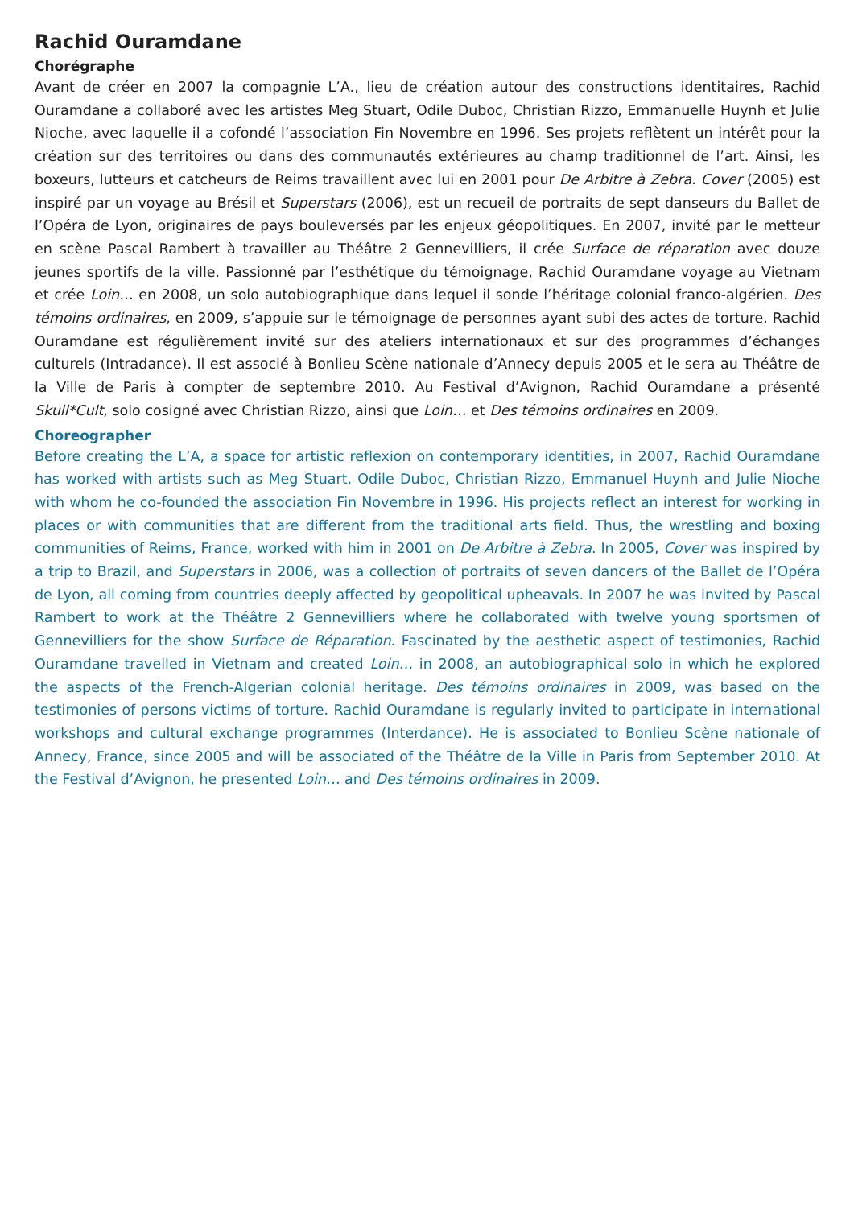Rachid Ouramdane
Chorégraphe
Avant de créer en 2007 la compagnie L’A., lieu de création autour des constructions identitaires, Rachid Ouramdane a collaboré avec les artistes Meg Stuart, Odile Duboc, Christian Rizzo, Emmanuelle Huynh et Julie Nioche, avec laquelle il a cofondé l’association Fin Novembre en 1996. Ses projets reflètent un intérêt pour la création sur des territoires ou dans des communautés extérieures au champ traditionnel de l’art. Ainsi, les boxeurs, lutteurs et catcheurs de Reims travaillent avec lui en 2001 pour De Arbitre à Zebra. Cover (2005) est inspiré par un voyage au Brésil et Superstars (2006), est un recueil de portraits de sept danseurs du Ballet de l’Opéra de Lyon, originaires de pays bouleversés par les enjeux géopolitiques. En 2007, invité par le metteur en scène Pascal Rambert à travailler au Théâtre 2 Gennevilliers, il crée Surface de réparation avec douze jeunes sportifs de la ville. Passionné par l’esthétique du témoignage, Rachid Ouramdane voyage au Vietnam et crée Loin… en 2008, un solo autobiographique dans lequel il sonde l’héritage colonial franco-algérien. Des témoins ordinaires, en 2009, s’appuie sur le témoignage de personnes ayant subi des actes de torture. Rachid Ouramdane est régulièrement invité sur des ateliers internationaux et sur des programmes d’échanges culturels (Intradance). Il est associé à Bonlieu Scène nationale d’Annecy depuis 2005 et le sera au Théâtre de la Ville de Paris à compter de septembre 2010. Au Festival d’Avignon, Rachid Ouramdane a présenté Skull*Cult, solo cosigné avec Christian Rizzo, ainsi que Loin… et Des témoins ordinaires en 2009.
Choreographer
Before creating the L’A, a space for artistic reflexion on contemporary identities, in 2007, Rachid Ouramdane has worked with artists such as Meg Stuart, Odile Duboc, Christian Rizzo, Emmanuel Huynh and Julie Nioche with whom he co-founded the association Fin Novembre in 1996. His projects reflect an interest for working in places or with communities that are different from the traditional arts field. Thus, the wrestling and boxing communities of Reims, France, worked with him in 2001 on De Arbitre à Zebra. In 2005, Cover was inspired by a trip to Brazil, and Superstars in 2006, was a collection of portraits of seven dancers of the Ballet de l’Opéra de Lyon, all coming from countries deeply affected by geopolitical upheavals. In 2007 he was invited by Pascal Rambert to work at the Théâtre 2 Gennevilliers where he collaborated with twelve young sportsmen of Gennevilliers for the show Surface de Réparation. Fascinated by the aesthetic aspect of testimonies, Rachid Ouramdane travelled in Vietnam and created Loin… in 2008, an autobiographical solo in which he explored the aspects of the French-Algerian colonial heritage. Des témoins ordinaires in 2009, was based on the testimonies of persons victims of torture. Rachid Ouramdane is regularly invited to participate in international workshops and cultural exchange programmes (Interdance). He is associated to Bonlieu Scène nationale of Annecy, France, since 2005 and will be associated of the Théâtre de la Ville in Paris from September 2010. At the Festival d’Avignon, he presented Loin… and Des témoins ordinaires in 2009.